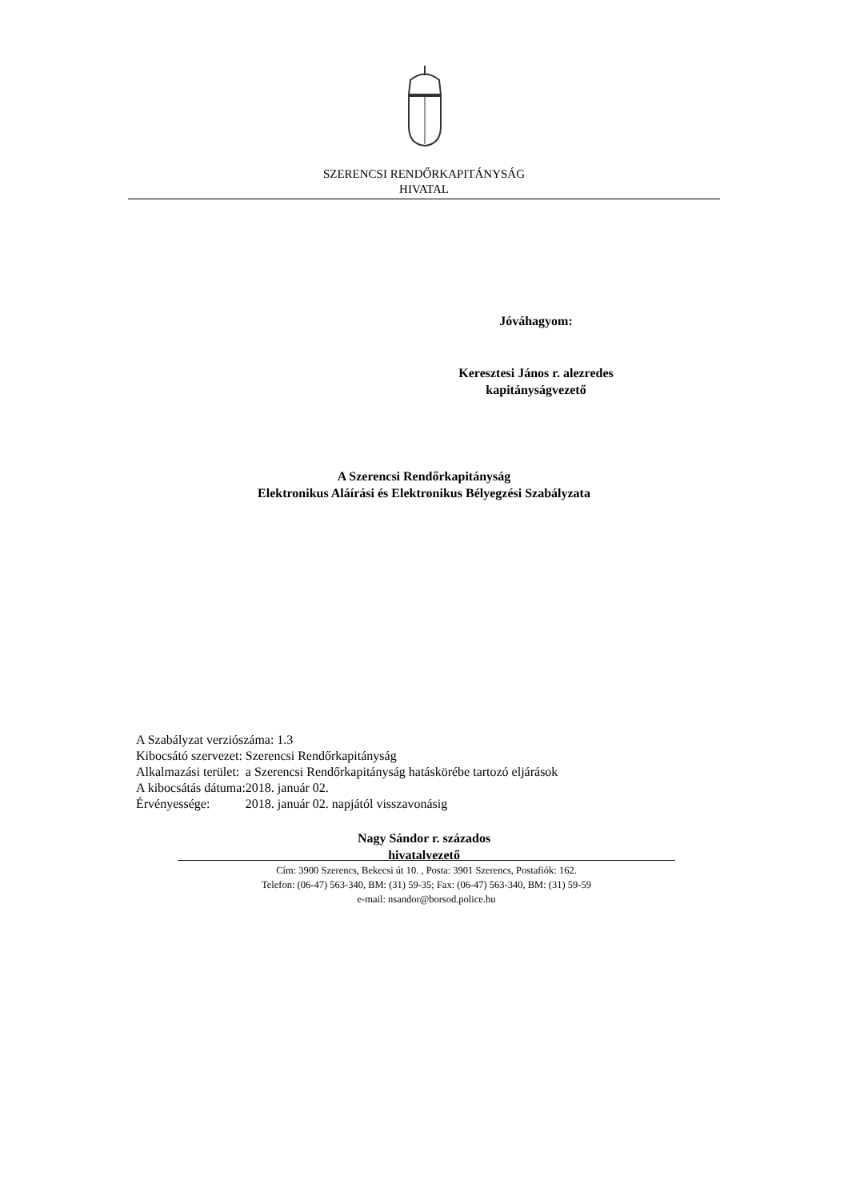SZERENCSI RENDŐRKAPITÁNYSÁG
HIVATAL
Jóváhagyom:
Keresztesi János r. alezredes
kapitányságvezető
A Szerencsi Rendőrkapitányság
Elektronikus Aláírási és Elektronikus Bélyegzési Szabályzata
| A Szabályzat verziószáma: 1.3 | |
| Kibocsátó szervezet: | Szerencsi Rendőrkapitányság |
| Alkalmazási terület: | a Szerencsi Rendőrkapitányság hatáskörébe tartozó eljárások |
| A kibocsátás dátuma: | 2018. január 02. |
| Érvényessége: | 2018. január 02. napjától visszavonásig |
Nagy Sándor r. százados
hivatalvezető
Cím: 3900 Szerencs, Bekecsi út 10. , Posta: 3901 Szerencs, Postafiók: 162.
Telefon: (06-47) 563-340, BM: (31) 59-35; Fax: (06-47) 563-340, BM: (31) 59-59
e-mail: nsandor@borsod.police.hu